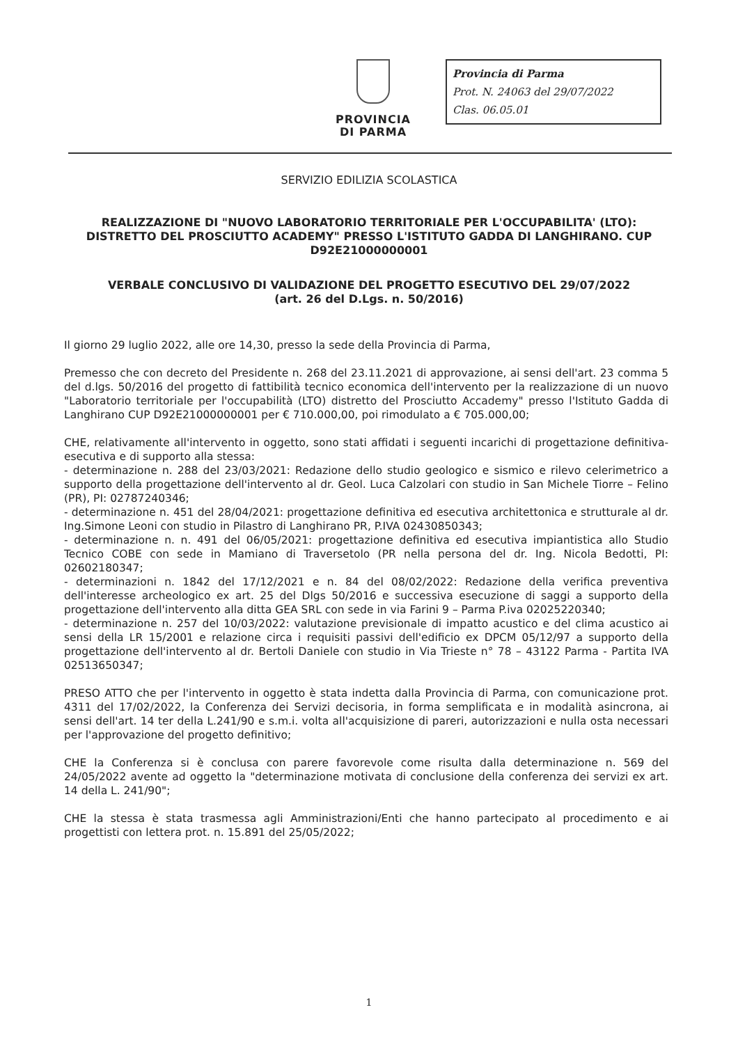PROVINCIA
DI PARMA
Provincia di Parma
Prot. N. 24063 del 29/07/2022
Clas. 06.05.01
SERVIZIO EDILIZIA SCOLASTICA
REALIZZAZIONE DI "NUOVO LABORATORIO TERRITORIALE PER L'OCCUPABILITA' (LTO): DISTRETTO DEL PROSCIUTTO ACADEMY" PRESSO L'ISTITUTO GADDA DI LANGHIRANO. CUP D92E21000000001
VERBALE CONCLUSIVO DI VALIDAZIONE DEL PROGETTO ESECUTIVO DEL 29/07/2022
(art. 26 del D.Lgs. n. 50/2016)
Il giorno 29 luglio 2022, alle ore 14,30, presso la sede della Provincia di Parma,
Premesso che con decreto del Presidente n. 268 del 23.11.2021 di approvazione, ai sensi dell'art. 23 comma 5 del d.lgs. 50/2016 del progetto di fattibilità tecnico economica dell'intervento per la realizzazione di un nuovo "Laboratorio territoriale per l'occupabilità (LTO) distretto del Prosciutto Accademy" presso l'Istituto Gadda di Langhirano CUP D92E21000000001 per € 710.000,00, poi rimodulato a € 705.000,00;
CHE, relativamente all'intervento in oggetto, sono stati affidati i seguenti incarichi di progettazione definitiva-esecutiva e di supporto alla stessa:
- determinazione n. 288 del 23/03/2021: Redazione dello studio geologico e sismico e rilevo celerimetrico a supporto della progettazione dell'intervento al dr. Geol. Luca Calzolari con studio in San Michele Tiorre – Felino (PR), PI: 02787240346;
- determinazione n. 451 del 28/04/2021: progettazione definitiva ed esecutiva architettonica e strutturale al dr. Ing.Simone Leoni con studio in Pilastro di Langhirano PR, P.IVA 02430850343;
- determinazione n. n. 491 del 06/05/2021: progettazione definitiva ed esecutiva impiantistica allo Studio Tecnico COBE con sede in Mamiano di Traversetolo (PR nella persona del dr. Ing. Nicola Bedotti, PI: 02602180347;
- determinazioni n. 1842 del 17/12/2021 e n. 84 del 08/02/2022: Redazione della verifica preventiva dell'interesse archeologico ex art. 25 del Dlgs 50/2016 e successiva esecuzione di saggi a supporto della progettazione dell'intervento alla ditta GEA SRL con sede in via Farini 9 – Parma P.iva 02025220340;
- determinazione n. 257 del 10/03/2022: valutazione previsionale di impatto acustico e del clima acustico ai sensi della LR 15/2001 e relazione circa i requisiti passivi dell'edificio ex DPCM 05/12/97 a supporto della progettazione dell'intervento al dr. Bertoli Daniele con studio in Via Trieste n° 78 – 43122 Parma - Partita IVA 02513650347;
PRESO ATTO che per l'intervento in oggetto è stata indetta dalla Provincia di Parma, con comunicazione prot. 4311 del 17/02/2022, la Conferenza dei Servizi decisoria, in forma semplificata e in modalità asincrona, ai sensi dell'art. 14 ter della L.241/90 e s.m.i. volta all'acquisizione di pareri, autorizzazioni e nulla osta necessari per l'approvazione del progetto definitivo;
CHE la Conferenza si è conclusa con parere favorevole come risulta dalla determinazione n. 569 del 24/05/2022 avente ad oggetto la "determinazione motivata di conclusione della conferenza dei servizi ex art. 14 della L. 241/90";
CHE la stessa è stata trasmessa agli Amministrazioni/Enti che hanno partecipato al procedimento e ai progettisti con lettera prot. n. 15.891 del 25/05/2022;
1